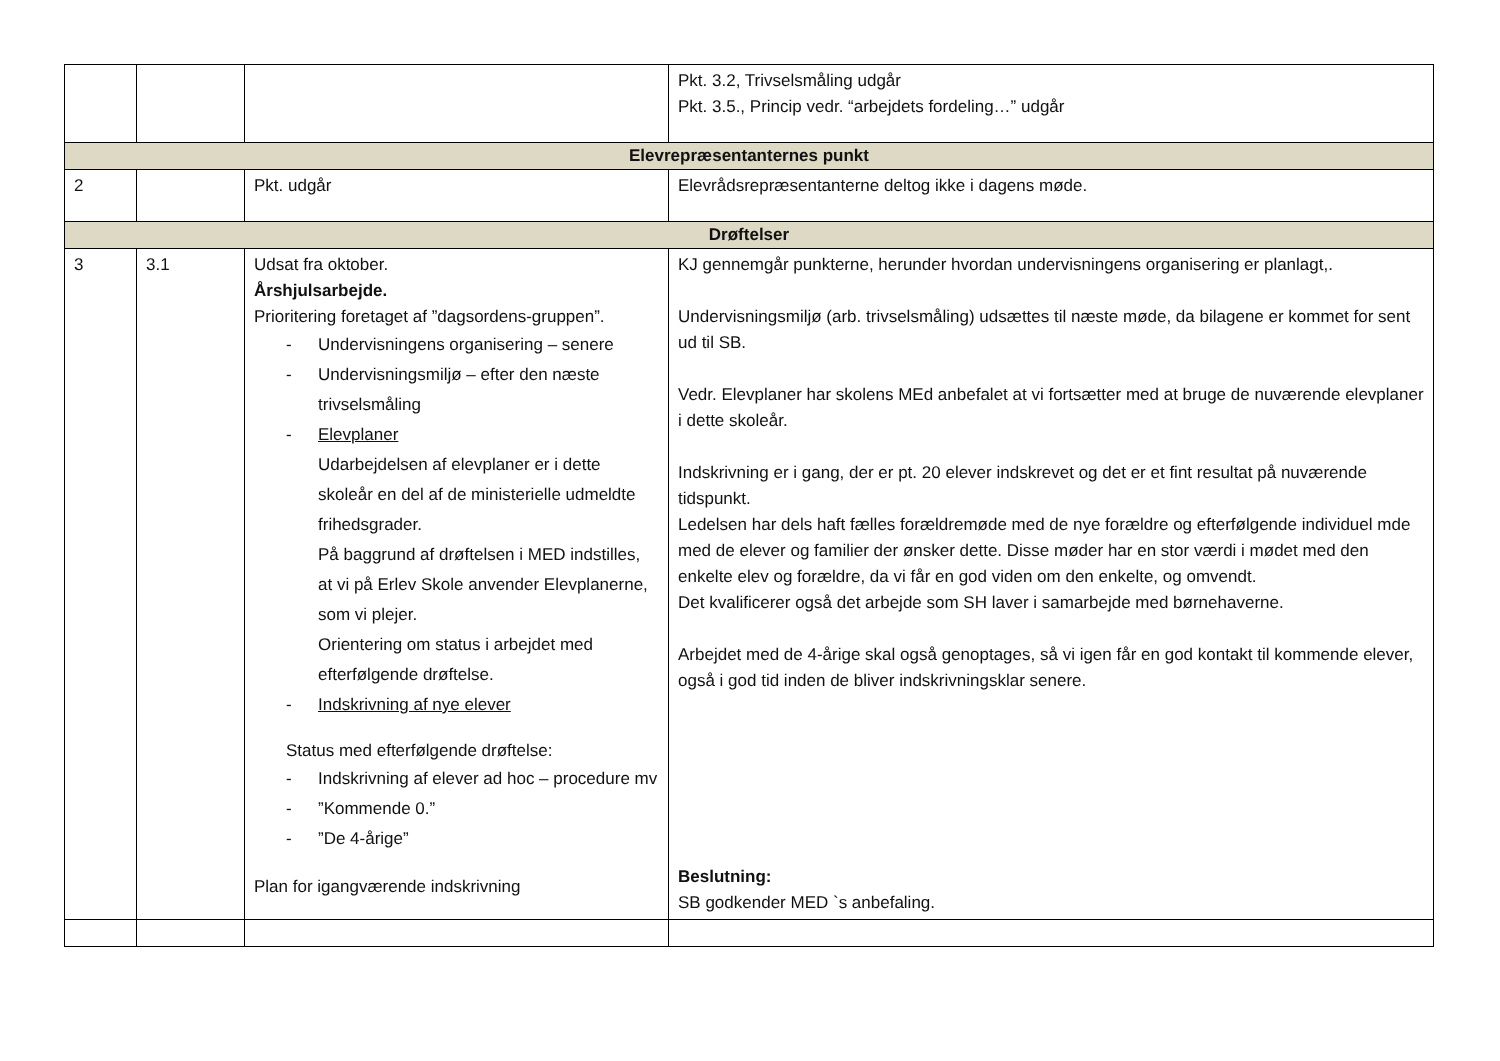| | | | Pkt. 3.2, Trivselsmåling udgår Pkt. 3.5., Princip vedr. “arbejdets fordeling…” udgår |
| Elevrepræsentanternes punkt | | | |
| 2 | | Pkt. udgår | Elevrådsrepræsentanterne deltog ikke i dagens møde. |
| Drøftelser | | | |
| 3 | 3.1 | Udsat fra oktober. Årshjulsarbejde. Prioritering foretaget af ”dagsordens-gruppen”. - Undervisningens organisering – senere - Undervisningsmiljø – efter den næste trivselsmåling - Elevplaner Udarbejdelsen af elevplaner er i dette skoleår en del af de ministerielle udmeldte frihedsgrader. På baggrund af drøftelsen i MED indstilles, at vi på Erlev Skole anvender Elevplanerne, som vi plejer. Orientering om status i arbejdet med efterfølgende drøftelse. - Indskrivning af nye elever Status med efterfølgende drøftelse: - Indskrivning af elever ad hoc – procedure mv - ”Kommende 0.” - ”De 4-årige” Plan for igangværende indskrivning | KJ gennemgår punkterne, herunder hvordan undervisningens organisering er planlagt,. Undervisningsmiljø (arb. trivselsmåling) udsættes til næste møde, da bilagene er kommet for sent ud til SB. Vedr. Elevplaner har skolens MEd anbefalet at vi fortsætter med at bruge de nuværende elevplaner i dette skoleår. Indskrivning er i gang, der er pt. 20 elever indskrevet og det er et fint resultat på nuværende tidspunkt. Ledelsen har dels haft fælles forældremøde med de nye forældre og efterfølgende individuel mde med de elever og familier der ønsker dette. Disse møder har en stor værdi i mødet med den enkelte elev og forældre, da vi får en god viden om den enkelte, og omvendt. Det kvalificerer også det arbejde som SH laver i samarbejde med børnehaverne. Arbejdet med de 4-årige skal også genoptages, så vi igen får en god kontakt til kommende elever, også i god tid inden de bliver indskrivningsklar senere. Beslutning: SB godkender MED `s anbefaling. |